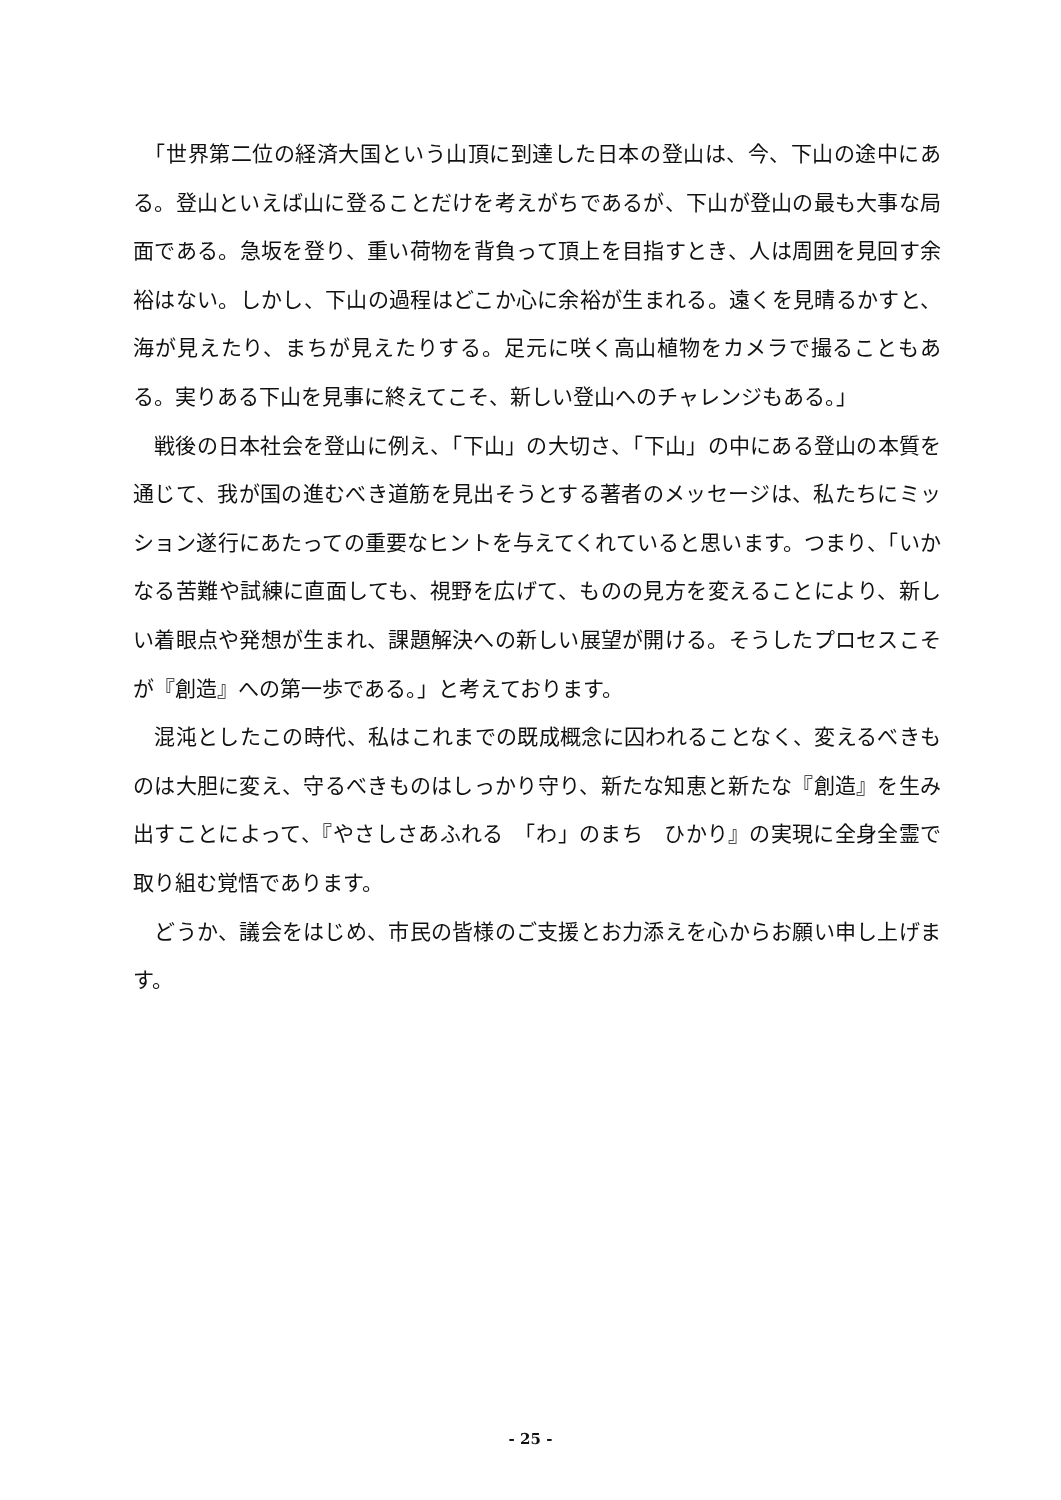「世界第二位の経済大国という山頂に到達した日本の登山は、今、下山の途中にある。登山といえば山に登ることだけを考えがちであるが、下山が登山の最も大事な局面である。急坂を登り、重い荷物を背負って頂上を目指すとき、人は周囲を見回す余裕はない。しかし、下山の過程はどこか心に余裕が生まれる。遠くを見晴るかすと、海が見えたり、まちが見えたりする。足元に咲く高山植物をカメラで撮ることもある。実りある下山を見事に終えてこそ、新しい登山へのチャレンジもある。」
　戦後の日本社会を登山に例え、「下山」の大切さ、「下山」の中にある登山の本質を通じて、我が国の進むべき道筋を見出そうとする著者のメッセージは、私たちにミッション遂行にあたっての重要なヒントを与えてくれていると思います。つまり、「いかなる苦難や試練に直面しても、視野を広げて、ものの見方を変えることにより、新しい着眼点や発想が生まれ、課題解決への新しい展望が開ける。そうしたプロセスこそが『創造』への第一歩である。」と考えております。
　混沌としたこの時代、私はこれまでの既成概念に囚われることなく、変えるべきものは大胆に変え、守るべきものはしっかり守り、新たな知恵と新たな『創造』を生み出すことによって、『やさしさあふれる　「わ」のまち　ひかり』の実現に全身全霊で取り組む覚悟であります。
　どうか、議会をはじめ、市民の皆様のご支援とお力添えを心からお願い申し上げます。
- 25 -